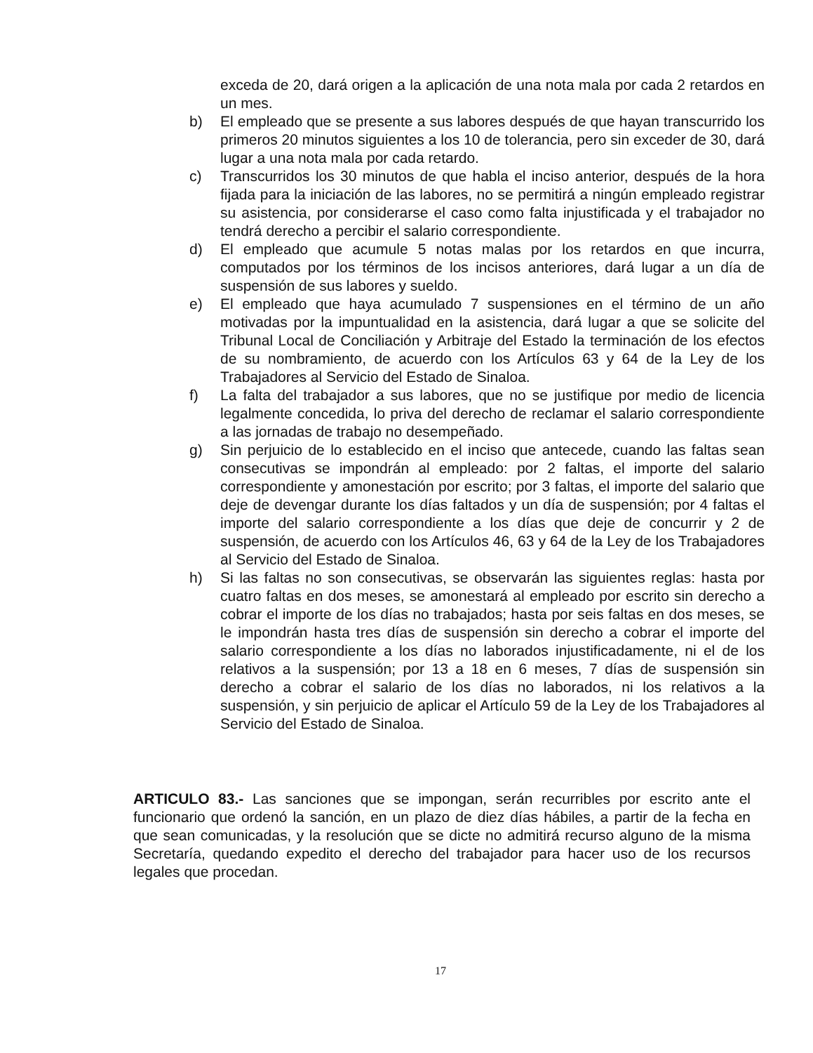exceda de 20, dará origen a la aplicación de una nota mala por cada 2 retardos en un mes.
b) El empleado que se presente a sus labores después de que hayan transcurrido los primeros 20 minutos siguientes a los 10 de tolerancia, pero sin exceder de 30, dará lugar a una nota mala por cada retardo.
c) Transcurridos los 30 minutos de que habla el inciso anterior, después de la hora fijada para la iniciación de las labores, no se permitirá a ningún empleado registrar su asistencia, por considerarse el caso como falta injustificada y el trabajador no tendrá derecho a percibir el salario correspondiente.
d) El empleado que acumule 5 notas malas por los retardos en que incurra, computados por los términos de los incisos anteriores, dará lugar a un día de suspensión de sus labores y sueldo.
e) El empleado que haya acumulado 7 suspensiones en el término de un año motivadas por la impuntualidad en la asistencia, dará lugar a que se solicite del Tribunal Local de Conciliación y Arbitraje del Estado la terminación de los efectos de su nombramiento, de acuerdo con los Artículos 63 y 64 de la Ley de los Trabajadores al Servicio del Estado de Sinaloa.
f) La falta del trabajador a sus labores, que no se justifique por medio de licencia legalmente concedida, lo priva del derecho de reclamar el salario correspondiente a las jornadas de trabajo no desempeñado.
g) Sin perjuicio de lo establecido en el inciso que antecede, cuando las faltas sean consecutivas se impondrán al empleado: por 2 faltas, el importe del salario correspondiente y amonestación por escrito; por 3 faltas, el importe del salario que deje de devengar durante los días faltados y un día de suspensión; por 4 faltas el importe del salario correspondiente a los días que deje de concurrir y 2 de suspensión, de acuerdo con los Artículos 46, 63 y 64 de la Ley de los Trabajadores al Servicio del Estado de Sinaloa.
h) Si las faltas no son consecutivas, se observarán las siguientes reglas: hasta por cuatro faltas en dos meses, se amonestará al empleado por escrito sin derecho a cobrar el importe de los días no trabajados; hasta por seis faltas en dos meses, se le impondrán hasta tres días de suspensión sin derecho a cobrar el importe del salario correspondiente a los días no laborados injustificadamente, ni el de los relativos a la suspensión; por 13 a 18 en 6 meses, 7 días de suspensión sin derecho a cobrar el salario de los días no laborados, ni los relativos a la suspensión, y sin perjuicio de aplicar el Artículo 59 de la Ley de los Trabajadores al Servicio del Estado de Sinaloa.
ARTICULO 83.- Las sanciones que se impongan, serán recurribles por escrito ante el funcionario que ordenó la sanción, en un plazo de diez días hábiles, a partir de la fecha en que sean comunicadas, y la resolución que se dicte no admitirá recurso alguno de la misma Secretaría, quedando expedito el derecho del trabajador para hacer uso de los recursos legales que procedan.
17